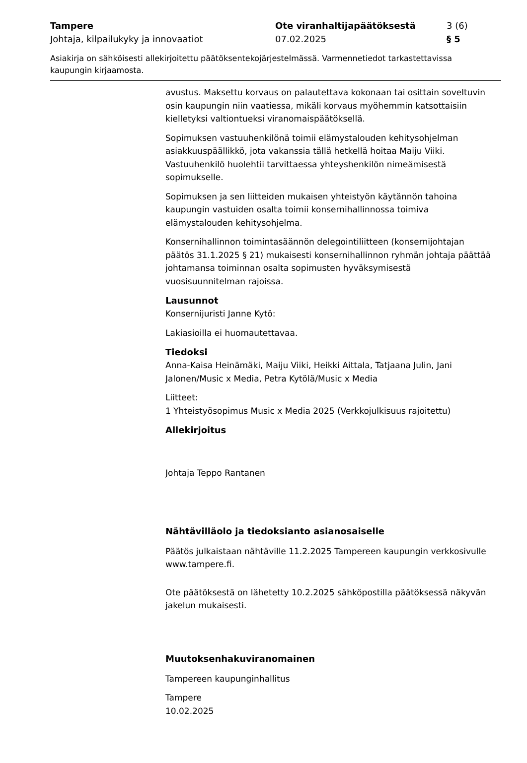Tampere
Johtaja, kilpailukyky ja innovaatiot
Ote viranhaltijapäätöksestä
07.02.2025
3 (6)
§ 5
Asiakirja on sähköisesti allekirjoitettu päätöksentekojärjestelmässä. Varmennetiedot tarkastettavissa kaupungin kirjaamosta.
avustus. Maksettu korvaus on palautettava kokonaan tai osittain soveltuvin osin kaupungin niin vaatiessa, mikäli korvaus myöhemmin katsottaisiin kielletyksi valtiontueksi viranomaispäätöksellä.
Sopimuksen vastuuhenkilönä toimii elämystalouden kehitysohjelman asiakkuuspäällikkö, jota vakanssia tällä hetkellä hoitaa Maiju Viiki. Vastuuhenkilö huolehtii tarvittaessa yhteyshenkilön nimeämisestä sopimukselle.
Sopimuksen ja sen liitteiden mukaisen yhteistyön käytännön tahoina kaupungin vastuiden osalta toimii konsernihallinnossa toimiva elämystalouden kehitysohjelma.
Konsernihallinnon toimintasäännön delegointiliitteen (konsernijohtajan päätös 31.1.2025 § 21) mukaisesti konsernihallinnon ryhmän johtaja päättää johtamansa toiminnan osalta sopimusten hyväksymisestä vuosisuunnitelman rajoissa.
Lausunnot
Konsernijuristi Janne Kytö:
Lakiasioilla ei huomautettavaa.
Tiedoksi
Anna-Kaisa Heinämäki, Maiju Viiki, Heikki Aittala, Tatjaana Julin, Jani Jalonen/Music x Media, Petra Kytölä/Music x Media
Liitteet:
1 Yhteistyösopimus Music x Media 2025 (Verkkojulkisuus rajoitettu)
Allekirjoitus
Johtaja Teppo Rantanen
Nähtävilläolo ja tiedoksianto asianosaiselle
Päätös julkaistaan nähtäville 11.2.2025 Tampereen kaupungin verkkosivulle www.tampere.fi.
Ote päätöksestä on lähetetty 10.2.2025 sähköpostilla päätöksessä näkyvän jakelun mukaisesti.
Muutoksenhakuviranomainen
Tampereen kaupunginhallitus
Tampere
10.02.2025